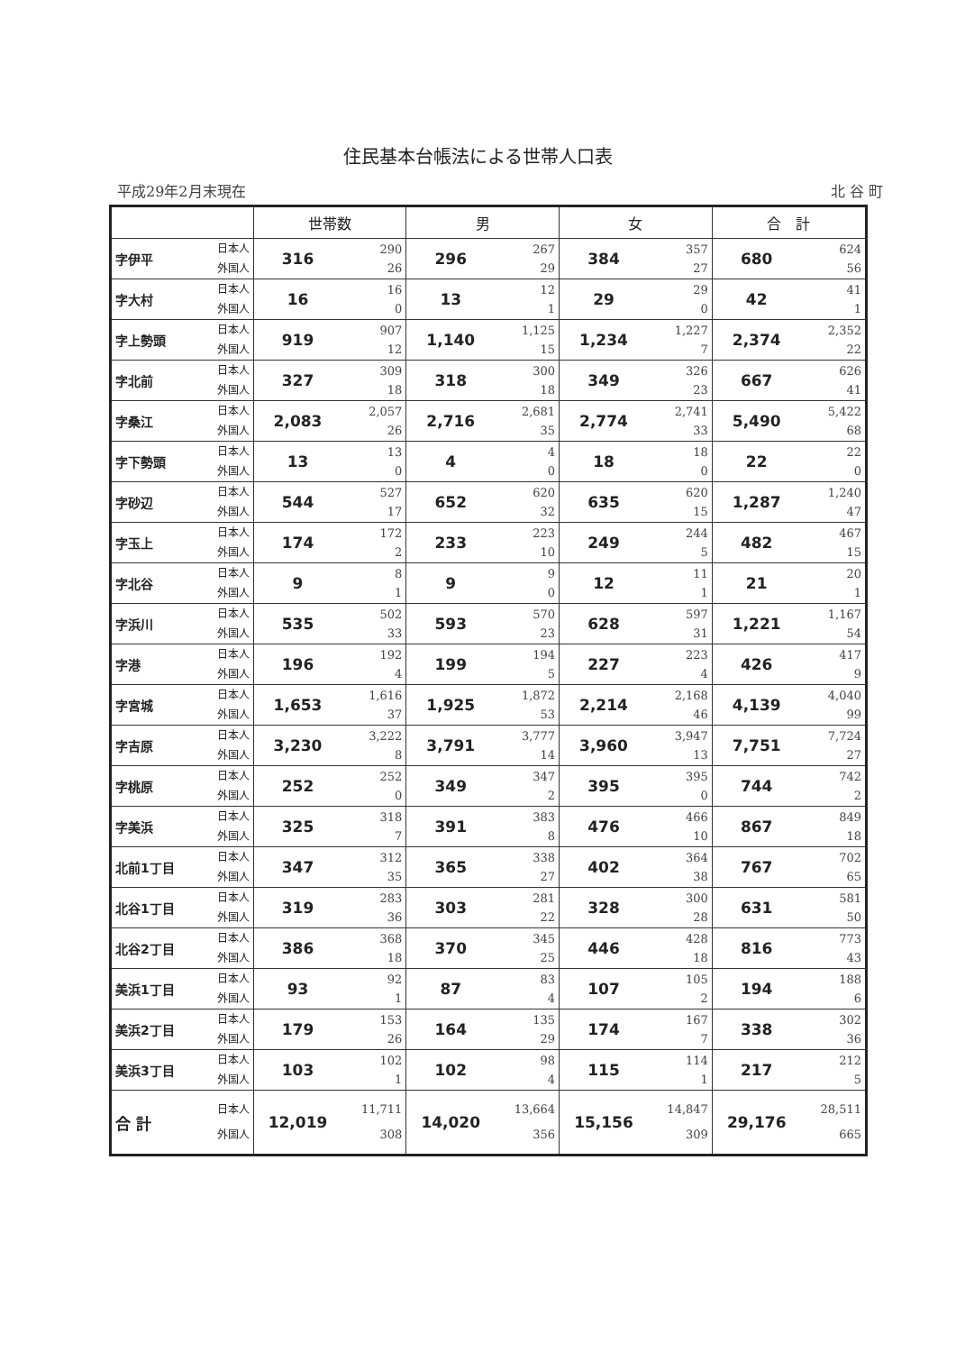住民基本台帳法による世帯人口表
平成29年2月末現在 北 谷 町
| | | 世帯数 | | 男 | | 女 | | 合 計 | |
| --- | --- | --- | --- | --- | --- | --- | --- | --- | --- |
| 字伊平 | 日本人 外国人 | 316 | 290 26 | 296 | 267 29 | 384 | 357 27 | 680 | 624 56 |
| 字大村 | 日本人 外国人 | 16 | 16 0 | 13 | 12 1 | 29 | 29 0 | 42 | 41 1 |
| 字上勢頭 | 日本人 外国人 | 919 | 907 12 | 1,140 | 1,125 15 | 1,234 | 1,227 7 | 2,374 | 2,352 22 |
| 字北前 | 日本人 外国人 | 327 | 309 18 | 318 | 300 18 | 349 | 326 23 | 667 | 626 41 |
| 字桑江 | 日本人 外国人 | 2,083 | 2,057 26 | 2,716 | 2,681 35 | 2,774 | 2,741 33 | 5,490 | 5,422 68 |
| 字下勢頭 | 日本人 外国人 | 13 | 13 0 | 4 | 4 0 | 18 | 18 0 | 22 | 22 0 |
| 字砂辺 | 日本人 外国人 | 544 | 527 17 | 652 | 620 32 | 635 | 620 15 | 1,287 | 1,240 47 |
| 字玉上 | 日本人 外国人 | 174 | 172 2 | 233 | 223 10 | 249 | 244 5 | 482 | 467 15 |
| 字北谷 | 日本人 外国人 | 9 | 8 1 | 9 | 9 0 | 12 | 11 1 | 21 | 20 1 |
| 字浜川 | 日本人 外国人 | 535 | 502 33 | 593 | 570 23 | 628 | 597 31 | 1,221 | 1,167 54 |
| 字港 | 日本人 外国人 | 196 | 192 4 | 199 | 194 5 | 227 | 223 4 | 426 | 417 9 |
| 字宮城 | 日本人 外国人 | 1,653 | 1,616 37 | 1,925 | 1,872 53 | 2,214 | 2,168 46 | 4,139 | 4,040 99 |
| 字吉原 | 日本人 外国人 | 3,230 | 3,222 8 | 3,791 | 3,777 14 | 3,960 | 3,947 13 | 7,751 | 7,724 27 |
| 字桃原 | 日本人 外国人 | 252 | 252 0 | 349 | 347 2 | 395 | 395 0 | 744 | 742 2 |
| 字美浜 | 日本人 外国人 | 325 | 318 7 | 391 | 383 8 | 476 | 466 10 | 867 | 849 18 |
| 北前1丁目 | 日本人 外国人 | 347 | 312 35 | 365 | 338 27 | 402 | 364 38 | 767 | 702 65 |
| 北谷1丁目 | 日本人 外国人 | 319 | 283 36 | 303 | 281 22 | 328 | 300 28 | 631 | 581 50 |
| 北谷2丁目 | 日本人 外国人 | 386 | 368 18 | 370 | 345 25 | 446 | 428 18 | 816 | 773 43 |
| 美浜1丁目 | 日本人 外国人 | 93 | 92 1 | 87 | 83 4 | 107 | 105 2 | 194 | 188 6 |
| 美浜2丁目 | 日本人 外国人 | 179 | 153 26 | 164 | 135 29 | 174 | 167 7 | 338 | 302 36 |
| 美浜3丁目 | 日本人 外国人 | 103 | 102 1 | 102 | 98 4 | 115 | 114 1 | 217 | 212 5 |
| 合 計 | 日本人 外国人 | 12,019 | 11,711 308 | 14,020 | 13,664 356 | 15,156 | 14,847 309 | 29,176 | 28,511 665 |